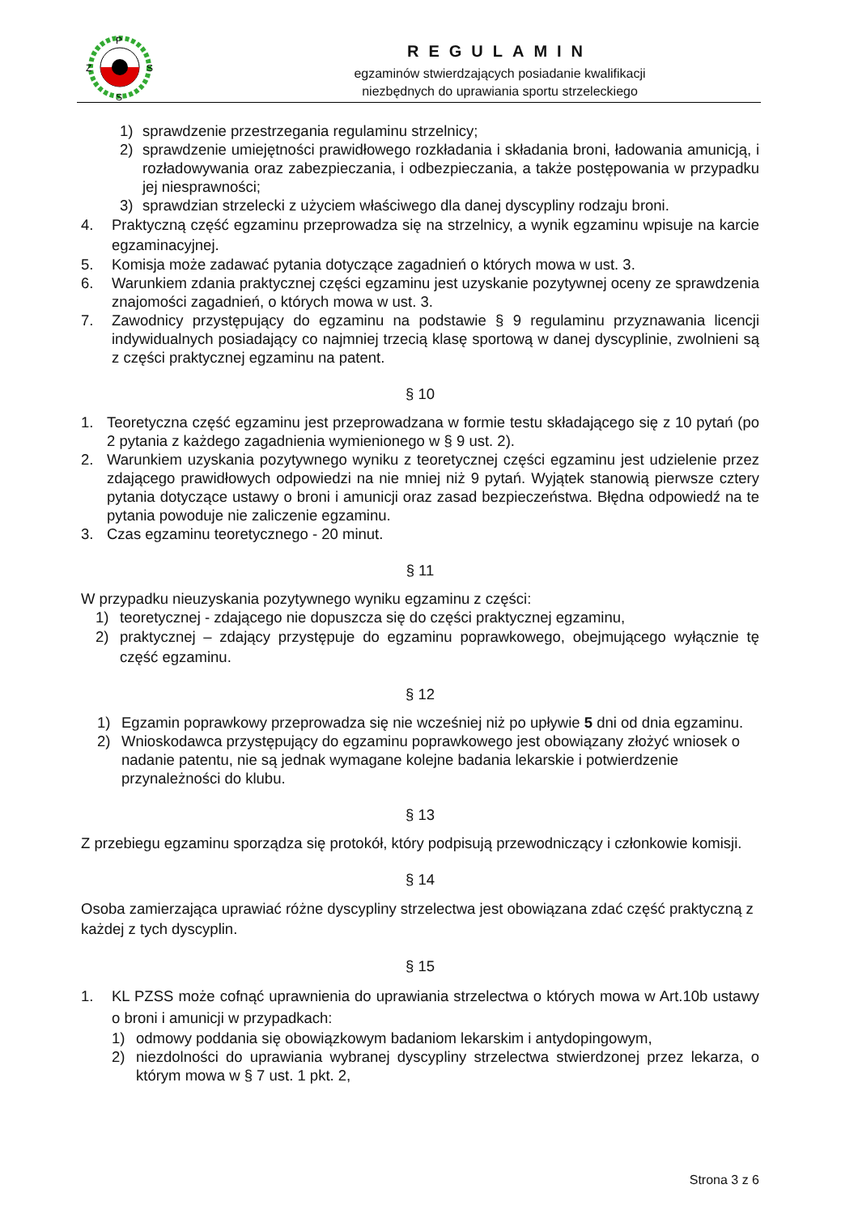P
Z
S
S
REGULAMIN
egzaminów stwierdzających posiadanie kwalifikacji
niezbędnych do uprawiania sportu strzeleckiego
1) sprawdzenie przestrzegania regulaminu strzelnicy;
2) sprawdzenie umiejętności prawidłowego rozkładania i składania broni, ładowania amunicją, i rozładowywania oraz zabezpieczania, i odbezpieczania, a także postępowania w przypadku jej niesprawności;
3) sprawdzian strzelecki z użyciem właściwego dla danej dyscypliny rodzaju broni.
4. Praktyczną część egzaminu przeprowadza się na strzelnicy, a wynik egzaminu wpisuje na karcie egzaminacyjnej.
5. Komisja może zadawać pytania dotyczące zagadnień o których mowa w ust. 3.
6. Warunkiem zdania praktycznej części egzaminu jest uzyskanie pozytywnej oceny ze sprawdzenia znajomości zagadnień, o których mowa w ust. 3.
7. Zawodnicy przystępujący do egzaminu na podstawie § 9 regulaminu przyznawania licencji indywidualnych posiadający co najmniej trzecią klasę sportową w danej dyscyplinie, zwolnieni są z części praktycznej egzaminu na patent.
§ 10
1. Teoretyczna część egzaminu jest przeprowadzana w formie testu składającego się z 10 pytań (po 2 pytania z każdego zagadnienia wymienionego w § 9 ust. 2).
2. Warunkiem uzyskania pozytywnego wyniku z teoretycznej części egzaminu jest udzielenie przez zdającego prawidłowych odpowiedzi na nie mniej niż 9 pytań. Wyjątek stanowią pierwsze cztery pytania dotyczące ustawy o broni i amunicji oraz zasad bezpieczeństwa. Błędna odpowiedź na te pytania powoduje nie zaliczenie egzaminu.
3. Czas egzaminu teoretycznego - 20 minut.
§ 11
W przypadku nieuzyskania pozytywnego wyniku egzaminu z części:
1) teoretycznej - zdającego nie dopuszcza się do części praktycznej egzaminu,
2) praktycznej – zdający przystępuje do egzaminu poprawkowego, obejmującego wyłącznie tę część egzaminu.
§ 12
1) Egzamin poprawkowy przeprowadza się nie wcześniej niż po upływie 5 dni od dnia egzaminu.
2) Wnioskodawca przystępujący do egzaminu poprawkowego jest obowiązany złożyć wniosek o nadanie patentu, nie są jednak wymagane kolejne badania lekarskie i potwierdzenie przynależności do klubu.
§ 13
Z przebiegu egzaminu sporządza się protokół, który podpisują przewodniczący i członkowie komisji.
§ 14
Osoba zamierzająca uprawiać różne dyscypliny strzelectwa jest obowiązana zdać część praktyczną z każdej z tych dyscyplin.
§ 15
1. KL PZSS może cofnąć uprawnienia do uprawiania strzelectwa o których mowa w Art.10b ustawy o broni i amunicji w przypadkach:
1) odmowy poddania się obowiązkowym badaniom lekarskim i antydopingowym,
2) niezdolności do uprawiania wybranej dyscypliny strzelectwa stwierdzonej przez lekarza, o którym mowa w § 7 ust. 1 pkt. 2,
Strona 3 z 6